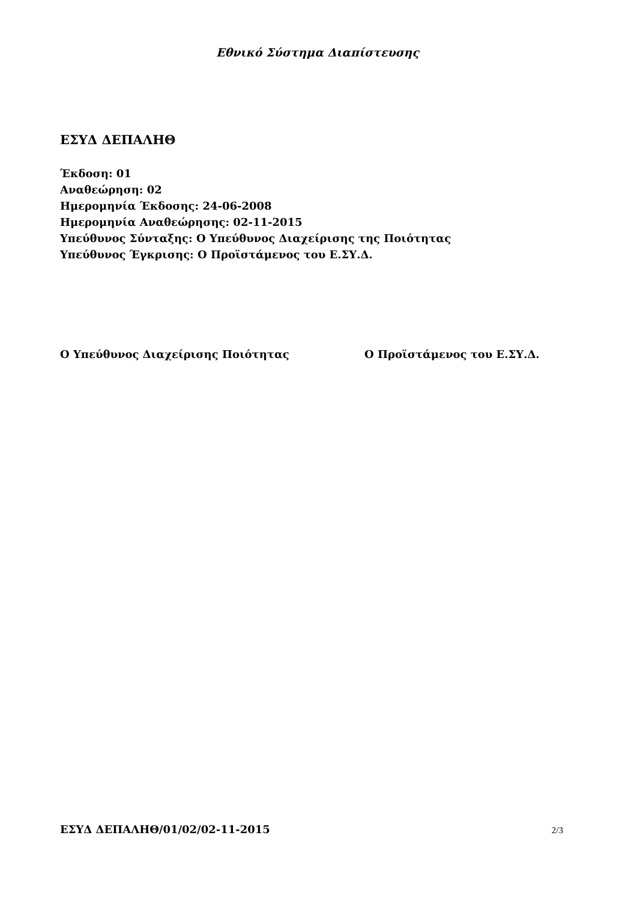Εθνικό Σύστημα Διαπίστευσης
ΕΣΥΔ ΔΕΠΑΛΗΘ
Έκδοση: 01
Αναθεώρηση: 02
Ημερομηνία Έκδοσης: 24-06-2008
Ημερομηνία Αναθεώρησης: 02-11-2015
Υπεύθυνος Σύνταξης: Ο Υπεύθυνος Διαχείρισης της Ποιότητας
Υπεύθυνος Έγκρισης: Ο Προϊστάμενος του Ε.ΣΥ.Δ.
Ο Υπεύθυνος Διαχείρισης Ποιότητας Ο Προϊστάμενος του Ε.ΣΥ.Δ.
ΕΣΥΔ ΔΕΠΑΛΗΘ/01/02/02-11-2015 2/3